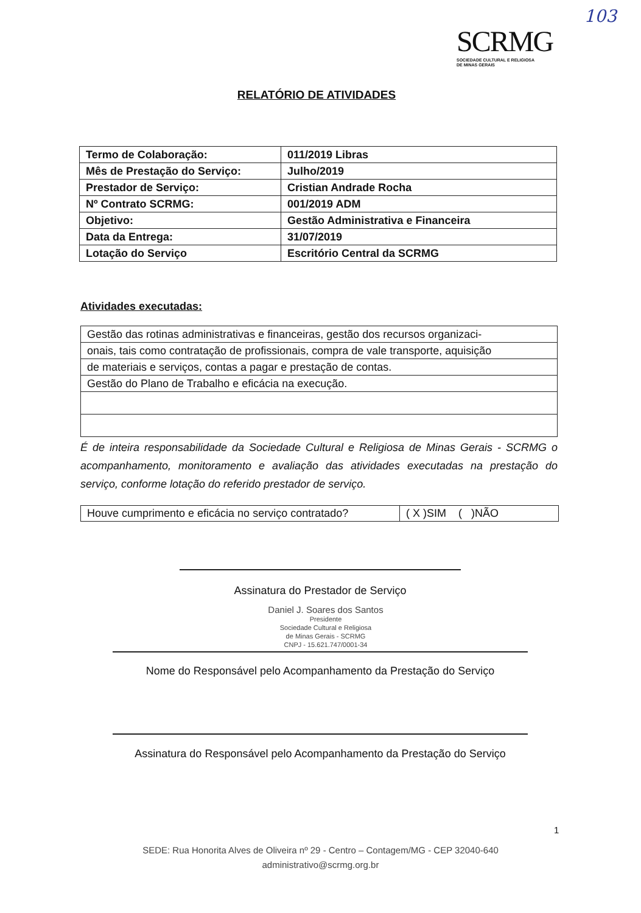103
SCRMG
SOCIEDADE CULTURAL E RELIGIOSA
DE MINAS GERAIS
RELATÓRIO DE ATIVIDADES
| Termo de Colaboração: | 011/2019 Libras |
| Mês de Prestação do Serviço: | Julho/2019 |
| Prestador de Serviço: | Cristian Andrade Rocha |
| Nº Contrato SCRMG: | 001/2019 ADM |
| Objetivo: | Gestão Administrativa e Financeira |
| Data da Entrega: | 31/07/2019 |
| Lotação do Serviço | Escritório Central da SCRMG |
Atividades executadas:
| Gestão das rotinas administrativas e financeiras, gestão dos recursos organizaci- |
| onais, tais como contratação de profissionais, compra de vale transporte, aquisição |
| de materiais e serviços, contas a pagar e prestação de contas. |
| Gestão do Plano de Trabalho e eficácia na execução. |
É de inteira responsabilidade da Sociedade Cultural e Religiosa de Minas Gerais - SCRMG o acompanhamento, monitoramento e avaliação das atividades executadas na prestação do serviço, conforme lotação do referido prestador de serviço.
| Houve cumprimento e eficácia no serviço contratado? | ( X )SIM ( )NÃO |
Assinatura do Prestador de Serviço
Daniel J. Soares dos Santos
Presidente
Sociedade Cultural e Religiosa
de Minas Gerais - SCRMG
CNPJ - 15.621.747/0001-34
Nome do Responsável pelo Acompanhamento da Prestação do Serviço
Assinatura do Responsável pelo Acompanhamento da Prestação do Serviço
1
SEDE: Rua Honorita Alves de Oliveira nº 29 - Centro – Contagem/MG - CEP 32040-640
administrativo@scrmg.org.br